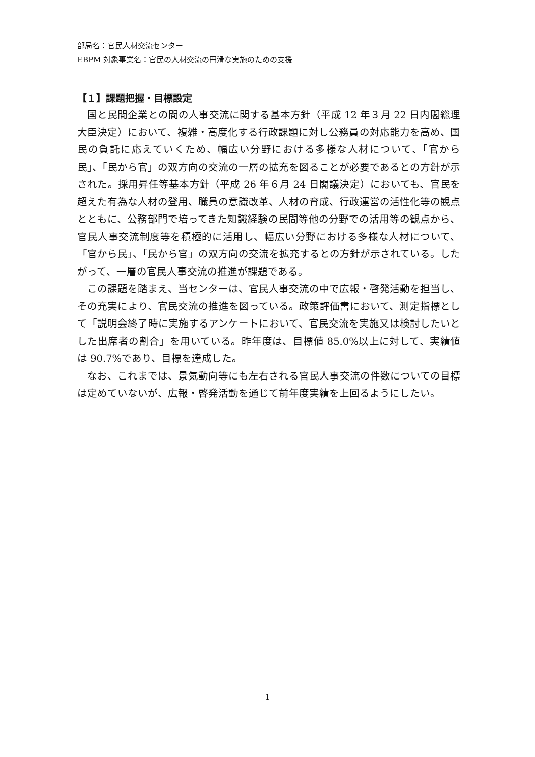部局名：官民人材交流センター
EBPM 対象事業名：官民の人材交流の円滑な実施のための支援
【１】課題把握・目標設定
国と民間企業との間の人事交流に関する基本方針（平成 12 年３月 22 日内閣総理大臣決定）において、複雑・高度化する行政課題に対し公務員の対応能力を高め、国民の負託に応えていくため、幅広い分野における多様な人材について、「官から民」、「民から官」の双方向の交流の一層の拡充を図ることが必要であるとの方針が示された。採用昇任等基本方針（平成 26 年６月 24 日閣議決定）においても、官民を超えた有為な人材の登用、職員の意識改革、人材の育成、行政運営の活性化等の観点とともに、公務部門で培ってきた知識経験の民間等他の分野での活用等の観点から、官民人事交流制度等を積極的に活用し、幅広い分野における多様な人材について、「官から民」、「民から官」の双方向の交流を拡充するとの方針が示されている。したがって、一層の官民人事交流の推進が課題である。
この課題を踏まえ、当センターは、官民人事交流の中で広報・啓発活動を担当し、その充実により、官民交流の推進を図っている。政策評価書において、測定指標として「説明会終了時に実施するアンケートにおいて、官民交流を実施又は検討したいとした出席者の割合」を用いている。昨年度は、目標値 85.0%以上に対して、実績値は 90.7%であり、目標を達成した。
なお、これまでは、景気動向等にも左右される官民人事交流の件数についての目標は定めていないが、広報・啓発活動を通じて前年度実績を上回るようにしたい。
1